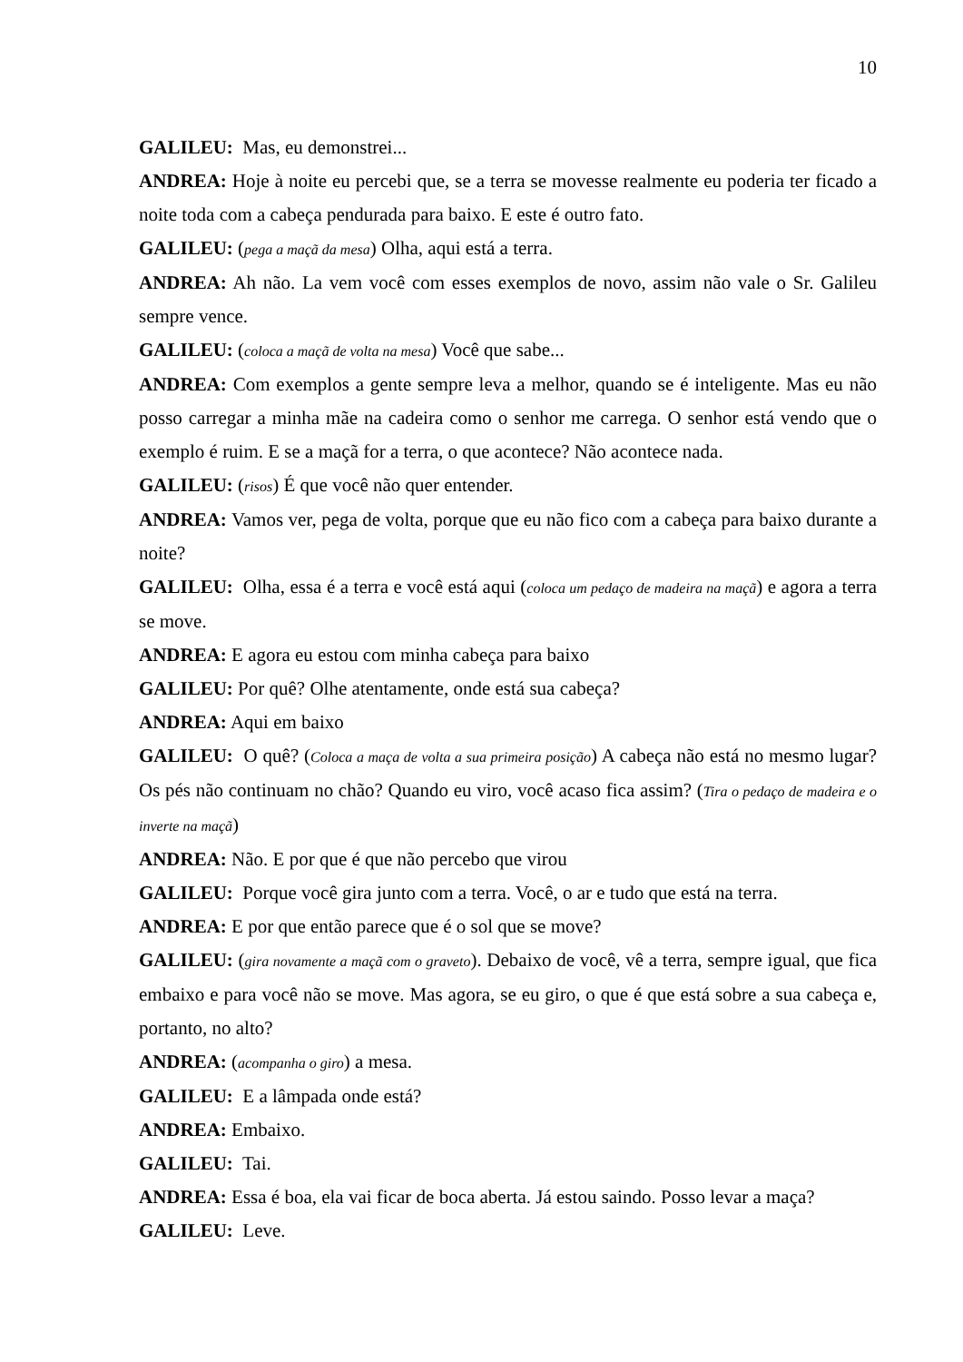10
GALILEU: Mas, eu demonstrei...
ANDREA: Hoje à noite eu percebi que, se a terra se movesse realmente eu poderia ter ficado a noite toda com a cabeça pendurada para baixo. E este é outro fato.
GALILEU: (pega a maçã da mesa) Olha, aqui está a terra.
ANDREA: Ah não. La vem você com esses exemplos de novo, assim não vale o Sr. Galileu sempre vence.
GALILEU: (coloca a maçã de volta na mesa) Você que sabe...
ANDREA: Com exemplos a gente sempre leva a melhor, quando se é inteligente. Mas eu não posso carregar a minha mãe na cadeira como o senhor me carrega. O senhor está vendo que o exemplo é ruim. E se a maçã for a terra, o que acontece? Não acontece nada.
GALILEU: (risos) É que você não quer entender.
ANDREA: Vamos ver, pega de volta, porque que eu não fico com a cabeça para baixo durante a noite?
GALILEU: Olha, essa é a terra e você está aqui (coloca um pedaço de madeira na maçã) e agora a terra se move.
ANDREA: E agora eu estou com minha cabeça para baixo
GALILEU: Por quê? Olhe atentamente, onde está sua cabeça?
ANDREA: Aqui em baixo
GALILEU: O quê? (Coloca a maça de volta a sua primeira posição) A cabeça não está no mesmo lugar? Os pés não continuam no chão? Quando eu viro, você acaso fica assim? (Tira o pedaço de madeira e o inverte na maçã)
ANDREA: Não. E por que é que não percebo que virou
GALILEU: Porque você gira junto com a terra. Você, o ar e tudo que está na terra.
ANDREA: E por que então parece que é o sol que se move?
GALILEU: (gira novamente a maçã com o graveto). Debaixo de você, vê a terra, sempre igual, que fica embaixo e para você não se move. Mas agora, se eu giro, o que é que está sobre a sua cabeça e, portanto, no alto?
ANDREA: (acompanha o giro) a mesa.
GALILEU: E a lâmpada onde está?
ANDREA: Embaixo.
GALILEU: Tai.
ANDREA: Essa é boa, ela vai ficar de boca aberta. Já estou saindo. Posso levar a maça?
GALILEU: Leve.